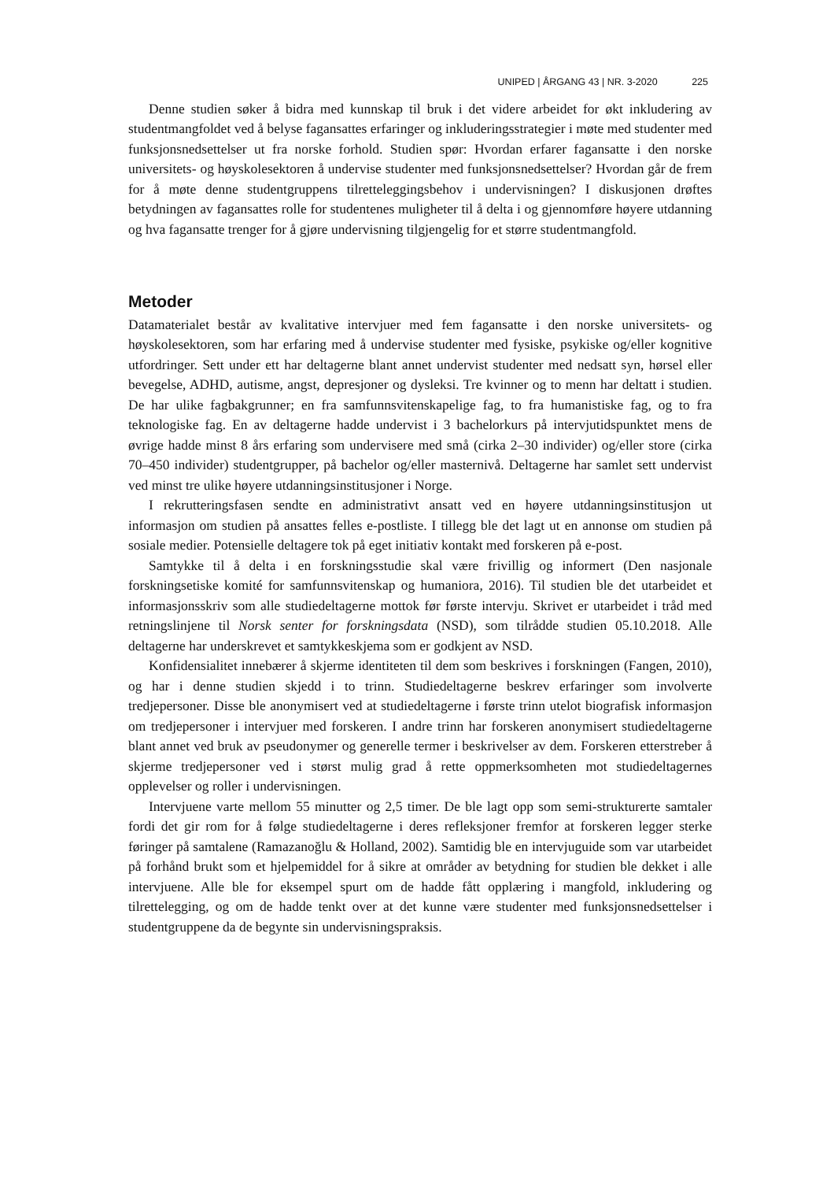UNIPED | ÅRGANG 43 | NR. 3-2020 225
Denne studien søker å bidra med kunnskap til bruk i det videre arbeidet for økt inkludering av studentmangfoldet ved å belyse fagansattes erfaringer og inkluderingsstrategier i møte med studenter med funksjonsnedsettelser ut fra norske forhold. Studien spør: Hvordan erfarer fagansatte i den norske universitets- og høyskolesektoren å undervise studenter med funksjonsnedsettelser? Hvordan går de frem for å møte denne studentgruppens tilretteleggingsbehov i undervisningen? I diskusjonen drøftes betydningen av fagansattes rolle for studentenes muligheter til å delta i og gjennomføre høyere utdanning og hva fagansatte trenger for å gjøre undervisning tilgjengelig for et større studentmangfold.
Metoder
Datamaterialet består av kvalitative intervjuer med fem fagansatte i den norske universitets- og høyskolesektoren, som har erfaring med å undervise studenter med fysiske, psykiske og/eller kognitive utfordringer. Sett under ett har deltagerne blant annet undervist studenter med nedsatt syn, hørsel eller bevegelse, ADHD, autisme, angst, depresjoner og dysleksi. Tre kvinner og to menn har deltatt i studien. De har ulike fagbakgrunner; en fra samfunnsvitenskapelige fag, to fra humanistiske fag, og to fra teknologiske fag. En av deltagerne hadde undervist i 3 bachelorkurs på intervjutidspunktet mens de øvrige hadde minst 8 års erfaring som undervisere med små (cirka 2–30 individer) og/eller store (cirka 70–450 individer) studentgrupper, på bachelor og/eller masternivå. Deltagerne har samlet sett undervist ved minst tre ulike høyere utdanningsinstitusjoner i Norge.
I rekrutteringsfasen sendte en administrativt ansatt ved en høyere utdanningsinstitusjon ut informasjon om studien på ansattes felles e-postliste. I tillegg ble det lagt ut en annonse om studien på sosiale medier. Potensielle deltagere tok på eget initiativ kontakt med forskeren på e-post.
Samtykke til å delta i en forskningsstudie skal være frivillig og informert (Den nasjonale forskningsetiske komité for samfunnsvitenskap og humaniora, 2016). Til studien ble det utarbeidet et informasjonsskriv som alle studiedeltagerne mottok før første intervju. Skrivet er utarbeidet i tråd med retningslinjene til Norsk senter for forskningsdata (NSD), som tilrådde studien 05.10.2018. Alle deltagerne har underskrevet et samtykkeskjema som er godkjent av NSD.
Konfidensialitet innebærer å skjerme identiteten til dem som beskrives i forskningen (Fangen, 2010), og har i denne studien skjedd i to trinn. Studiedeltagerne beskrev erfaringer som involverte tredjepersoner. Disse ble anonymisert ved at studiedeltagerne i første trinn utelot biografisk informasjon om tredjepersoner i intervjuer med forskeren. I andre trinn har forskeren anonymisert studiedeltagerne blant annet ved bruk av pseudonymer og generelle termer i beskrivelser av dem. Forskeren etterstreber å skjerme tredjepersoner ved i størst mulig grad å rette oppmerksomheten mot studiedeltagernes opplevelser og roller i undervisningen.
Intervjuene varte mellom 55 minutter og 2,5 timer. De ble lagt opp som semi-strukturerte samtaler fordi det gir rom for å følge studiedeltagerne i deres refleksjoner fremfor at forskeren legger sterke føringer på samtalene (Ramazanoğlu & Holland, 2002). Samtidig ble en intervjuguide som var utarbeidet på forhånd brukt som et hjelpemiddel for å sikre at områder av betydning for studien ble dekket i alle intervjuene. Alle ble for eksempel spurt om de hadde fått opplæring i mangfold, inkludering og tilrettelegging, og om de hadde tenkt over at det kunne være studenter med funksjonsnedsettelser i studentgruppene da de begynte sin undervisningspraksis.